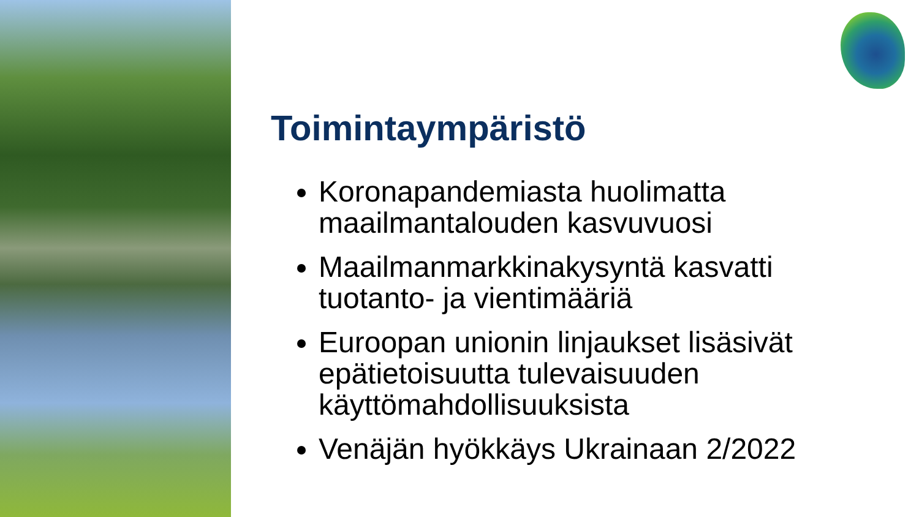Toimintaympäristö
Koronapandemiasta huolimatta maailmantalouden kasvuvuosi
Maailmanmarkkinakysyntä kasvatti tuotanto- ja vientimääriä
Euroopan unionin linjaukset lisäsivät epätietoisuutta tulevaisuuden käyttömahdollisuuksista
Venäjän hyökkäys Ukrainaan 2/2022